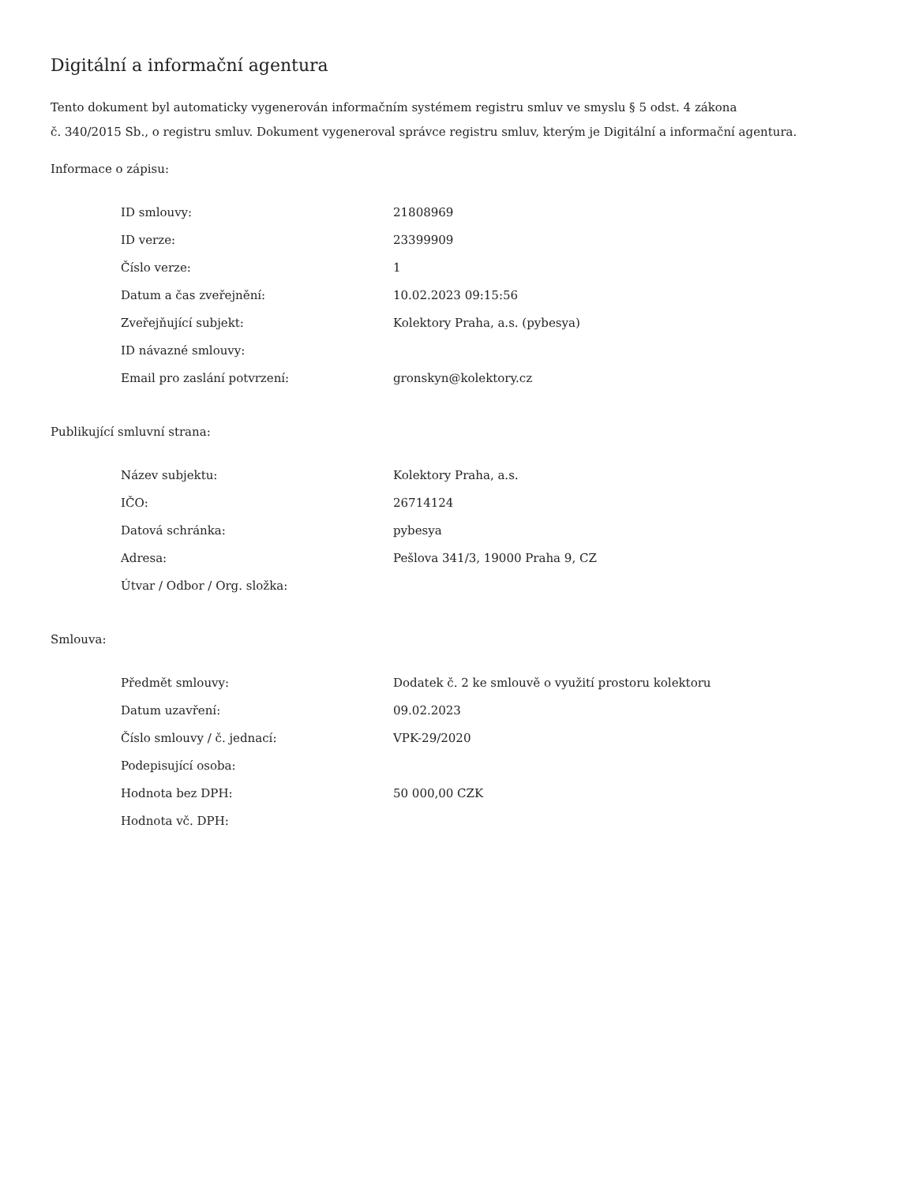Digitální a informační agentura
Tento dokument byl automaticky vygenerován informačním systémem registru smluv ve smyslu § 5 odst. 4 zákona
č. 340/2015 Sb., o registru smluv. Dokument vygeneroval správce registru smluv, kterým je Digitální a informační agentura.
Informace o zápisu:
| ID smlouvy: | 21808969 |
| ID verze: | 23399909 |
| Číslo verze: | 1 |
| Datum a čas zveřejnění: | 10.02.2023 09:15:56 |
| Zveřejňující subjekt: | Kolektory Praha, a.s. (pybesya) |
| ID návazné smlouvy: | |
| Email pro zaslání potvrzení: | gronskyn@kolektory.cz |
Publikující smluvní strana:
| Název subjektu: | Kolektory Praha, a.s. |
| IČO: | 26714124 |
| Datová schránka: | pybesya |
| Adresa: | Pešlova 341/3, 19000 Praha 9, CZ |
| Útvar / Odbor / Org. složka: | |
Smlouva:
| Předmět smlouvy: | Dodatek č. 2 ke smlouvě o využití prostoru kolektoru |
| Datum uzavření: | 09.02.2023 |
| Číslo smlouvy / č. jednací: | VPK-29/2020 |
| Podepisující osoba: | |
| Hodnota bez DPH: | 50 000,00 CZK |
| Hodnota vč. DPH: | |